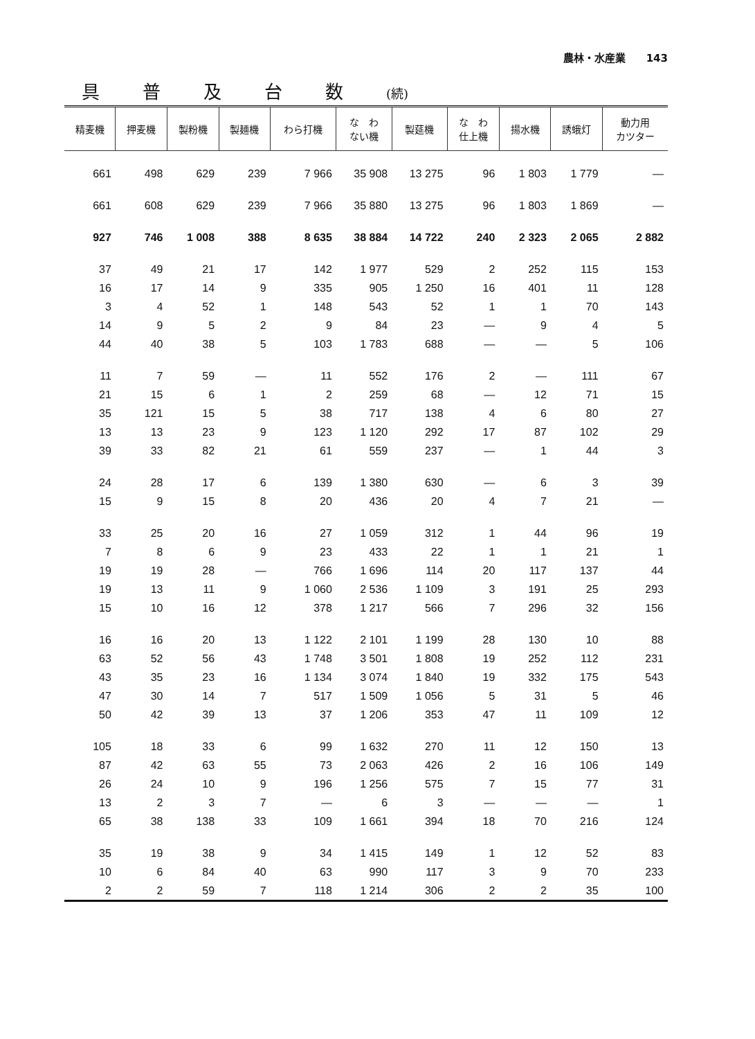農林・水産業　　143
具普及台数(続)
| 精麦機 | 押麦機 | 製粉機 | 製麺機 | わら打機 | な わ ない機 | 製莚機 | な わ 仕上機 | 揚水機 | 誘蛾灯 | 動力用 カツター |
| --- | --- | --- | --- | --- | --- | --- | --- | --- | --- | --- |
| 661 | 498 | 629 | 239 | 7 966 | 35 908 | 13 275 | 96 | 1 803 | 1 779 | — |
| 661 | 608 | 629 | 239 | 7 966 | 35 880 | 13 275 | 96 | 1 803 | 1 869 | — |
| 927 | 746 | 1 008 | 388 | 8 635 | 38 884 | 14 722 | 240 | 2 323 | 2 065 | 2 882 |
| 37 | 49 | 21 | 17 | 142 | 1 977 | 529 | 2 | 252 | 115 | 153 |
| 16 | 17 | 14 | 9 | 335 | 905 | 1 250 | 16 | 401 | 11 | 128 |
| 3 | 4 | 52 | 1 | 148 | 543 | 52 | 1 | 1 | 70 | 143 |
| 14 | 9 | 5 | 2 | 9 | 84 | 23 | — | 9 | 4 | 5 |
| 44 | 40 | 38 | 5 | 103 | 1 783 | 688 | — | — | 5 | 106 |
| 11 | 7 | 59 | — | 11 | 552 | 176 | 2 | — | 111 | 67 |
| 21 | 15 | 6 | 1 | 2 | 259 | 68 | — | 12 | 71 | 15 |
| 35 | 121 | 15 | 5 | 38 | 717 | 138 | 4 | 6 | 80 | 27 |
| 13 | 13 | 23 | 9 | 123 | 1 120 | 292 | 17 | 87 | 102 | 29 |
| 39 | 33 | 82 | 21 | 61 | 559 | 237 | — | 1 | 44 | 3 |
| 24 | 28 | 17 | 6 | 139 | 1 380 | 630 | — | 6 | 3 | 39 |
| 15 | 9 | 15 | 8 | 20 | 436 | 20 | 4 | 7 | 21 | — |
| 33 | 25 | 20 | 16 | 27 | 1 059 | 312 | 1 | 44 | 96 | 19 |
| 7 | 8 | 6 | 9 | 23 | 433 | 22 | 1 | 1 | 21 | 1 |
| 19 | 19 | 28 | — | 766 | 1 696 | 114 | 20 | 117 | 137 | 44 |
| 19 | 13 | 11 | 9 | 1 060 | 2 536 | 1 109 | 3 | 191 | 25 | 293 |
| 15 | 10 | 16 | 12 | 378 | 1 217 | 566 | 7 | 296 | 32 | 156 |
| 16 | 16 | 20 | 13 | 1 122 | 2 101 | 1 199 | 28 | 130 | 10 | 88 |
| 63 | 52 | 56 | 43 | 1 748 | 3 501 | 1 808 | 19 | 252 | 112 | 231 |
| 43 | 35 | 23 | 16 | 1 134 | 3 074 | 1 840 | 19 | 332 | 175 | 543 |
| 47 | 30 | 14 | 7 | 517 | 1 509 | 1 056 | 5 | 31 | 5 | 46 |
| 50 | 42 | 39 | 13 | 37 | 1 206 | 353 | 47 | 11 | 109 | 12 |
| 105 | 18 | 33 | 6 | 99 | 1 632 | 270 | 11 | 12 | 150 | 13 |
| 87 | 42 | 63 | 55 | 73 | 2 063 | 426 | 2 | 16 | 106 | 149 |
| 26 | 24 | 10 | 9 | 196 | 1 256 | 575 | 7 | 15 | 77 | 31 |
| 13 | 2 | 3 | 7 | — | 6 | 3 | — | — | — | 1 |
| 65 | 38 | 138 | 33 | 109 | 1 661 | 394 | 18 | 70 | 216 | 124 |
| 35 | 19 | 38 | 9 | 34 | 1 415 | 149 | 1 | 12 | 52 | 83 |
| 10 | 6 | 84 | 40 | 63 | 990 | 117 | 3 | 9 | 70 | 233 |
| 2 | 2 | 59 | 7 | 118 | 1 214 | 306 | 2 | 2 | 35 | 100 |